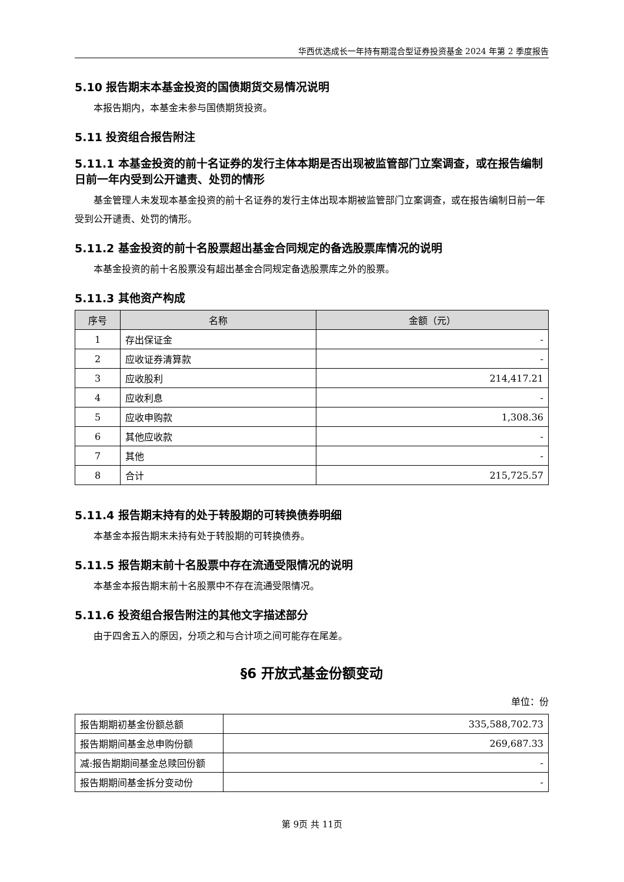华西优选成长一年持有期混合型证券投资基金 2024 年第 2 季度报告
5.10 报告期末本基金投资的国债期货交易情况说明
本报告期内，本基金未参与国债期货投资。
5.11 投资组合报告附注
5.11.1 本基金投资的前十名证券的发行主体本期是否出现被监管部门立案调查，或在报告编制日前一年内受到公开谴责、处罚的情形
基金管理人未发现本基金投资的前十名证券的发行主体出现本期被监管部门立案调查，或在报告编制日前一年受到公开谴责、处罚的情形。
5.11.2 基金投资的前十名股票超出基金合同规定的备选股票库情况的说明
本基金投资的前十名股票没有超出基金合同规定备选股票库之外的股票。
5.11.3 其他资产构成
| 序号 | 名称 | 金额（元） |
| --- | --- | --- |
| 1 | 存出保证金 | - |
| 2 | 应收证券清算款 | - |
| 3 | 应收股利 | 214,417.21 |
| 4 | 应收利息 | - |
| 5 | 应收申购款 | 1,308.36 |
| 6 | 其他应收款 | - |
| 7 | 其他 | - |
| 8 | 合计 | 215,725.57 |
5.11.4 报告期末持有的处于转股期的可转换债券明细
本基金本报告期末未持有处于转股期的可转换债券。
5.11.5 报告期末前十名股票中存在流通受限情况的说明
本基金本报告期末前十名股票中不存在流通受限情况。
5.11.6 投资组合报告附注的其他文字描述部分
由于四舍五入的原因，分项之和与合计项之间可能存在尾差。
§6 开放式基金份额变动
单位：份
| 报告期期初基金份额总额 | 335,588,702.73 |
| 报告期期间基金总申购份额 | 269,687.33 |
| 减:报告期期间基金总赎回份额 | - |
| 报告期期间基金拆分变动份 | - |
第 9页 共 11页